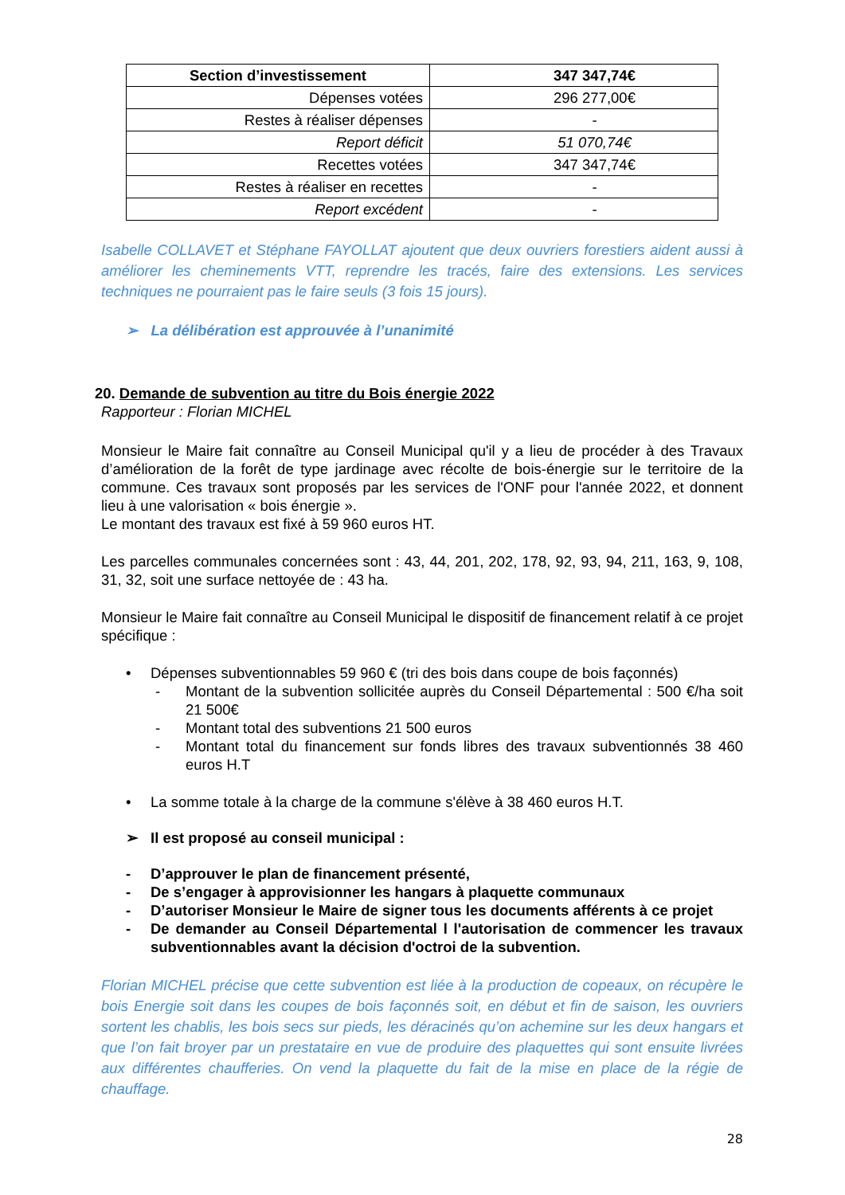| Section d’investissement | 347 347,74€ |
| Dépenses votées | 296 277,00€ |
| Restes à réaliser dépenses | - |
| Report déficit | 51 070,74€ |
| Recettes votées | 347 347,74€ |
| Restes à réaliser en recettes | - |
| Report excédent | - |
Isabelle COLLAVET et Stéphane FAYOLLAT ajoutent que deux ouvriers forestiers aident aussi à améliorer les cheminements VTT, reprendre les tracés, faire des extensions. Les services techniques ne pourraient pas le faire seuls (3 fois 15 jours).
➢ La délibération est approuvée à l’unanimité
20. Demande de subvention au titre du Bois énergie 2022
Rapporteur : Florian MICHEL
Monsieur le Maire fait connaître au Conseil Municipal qu'il y a lieu de procéder à des Travaux d’amélioration de la forêt de type jardinage avec récolte de bois-énergie sur le territoire de la commune. Ces travaux sont proposés par les services de l'ONF pour l'année 2022, et donnent lieu à une valorisation « bois énergie ».
Le montant des travaux est fixé à 59 960 euros HT.
Les parcelles communales concernées sont : 43, 44, 201, 202, 178, 92, 93, 94, 211, 163, 9, 108, 31, 32, soit une surface nettoyée de : 43 ha.
Monsieur le Maire fait connaître au Conseil Municipal le dispositif de financement relatif à ce projet spécifique :
• Dépenses subventionnables 59 960 € (tri des bois dans coupe de bois façonnés)
- Montant de la subvention sollicitée auprès du Conseil Départemental : 500 €/ha soit 21 500€
- Montant total des subventions 21 500 euros
- Montant total du financement sur fonds libres des travaux subventionnés 38 460 euros H.T
• La somme totale à la charge de la commune s'élève à 38 460 euros H.T.
➢ Il est proposé au conseil municipal :
- D’approuver le plan de financement présenté,
- De s’engager à approvisionner les hangars à plaquette communaux
- D’autoriser Monsieur le Maire de signer tous les documents afférents à ce projet
- De demander au Conseil Départemental l l'autorisation de commencer les travaux subventionnables avant la décision d'octroi de la subvention.
Florian MICHEL précise que cette subvention est liée à la production de copeaux, on récupère le bois Energie soit dans les coupes de bois façonnés soit, en début et fin de saison, les ouvriers sortent les chablis, les bois secs sur pieds, les déracinés qu’on achemine sur les deux hangars et que l’on fait broyer par un prestataire en vue de produire des plaquettes qui sont ensuite livrées aux différentes chaufferies. On vend la plaquette du fait de la mise en place de la régie de chauffage.
28